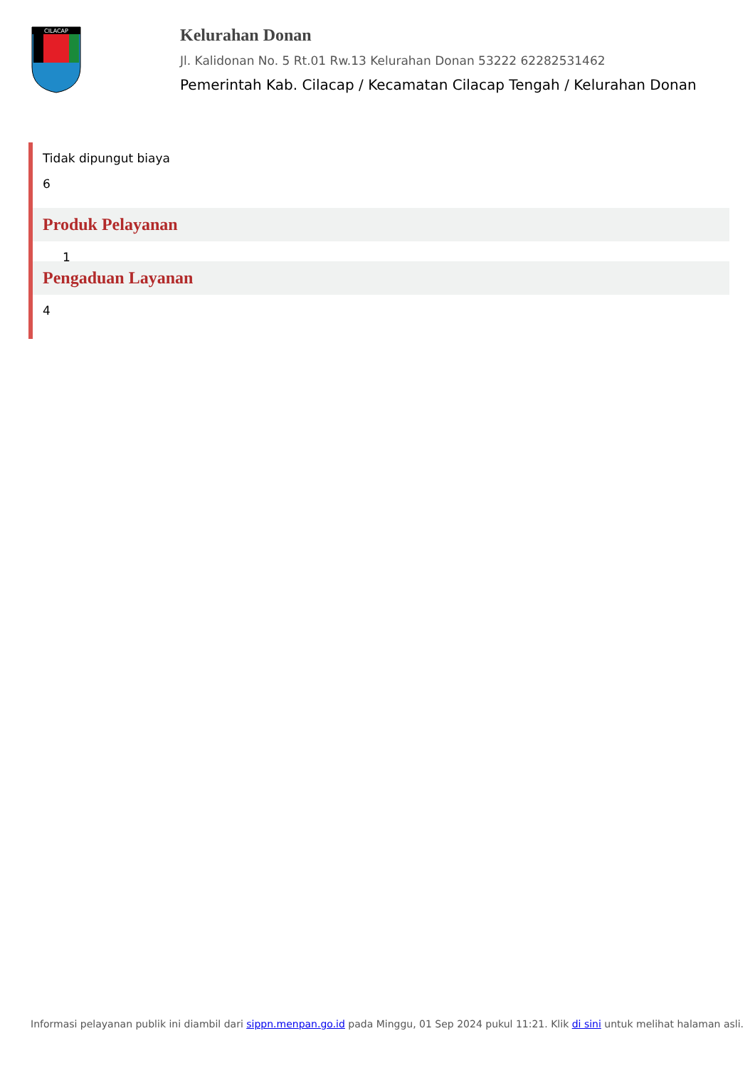CILACAP
Kelurahan Donan
Jl. Kalidonan No. 5 Rt.01 Rw.13 Kelurahan Donan 53222 62282531462
Pemerintah Kab. Cilacap / Kecamatan Cilacap Tengah / Kelurahan Donan
Tidak dipungut biaya
6
Produk Pelayanan
1
Pengaduan Layanan
4
Informasi pelayanan publik ini diambil dari sippn.menpan.go.id pada Minggu, 01 Sep 2024 pukul 11:21. Klik di sini untuk melihat halaman asli.